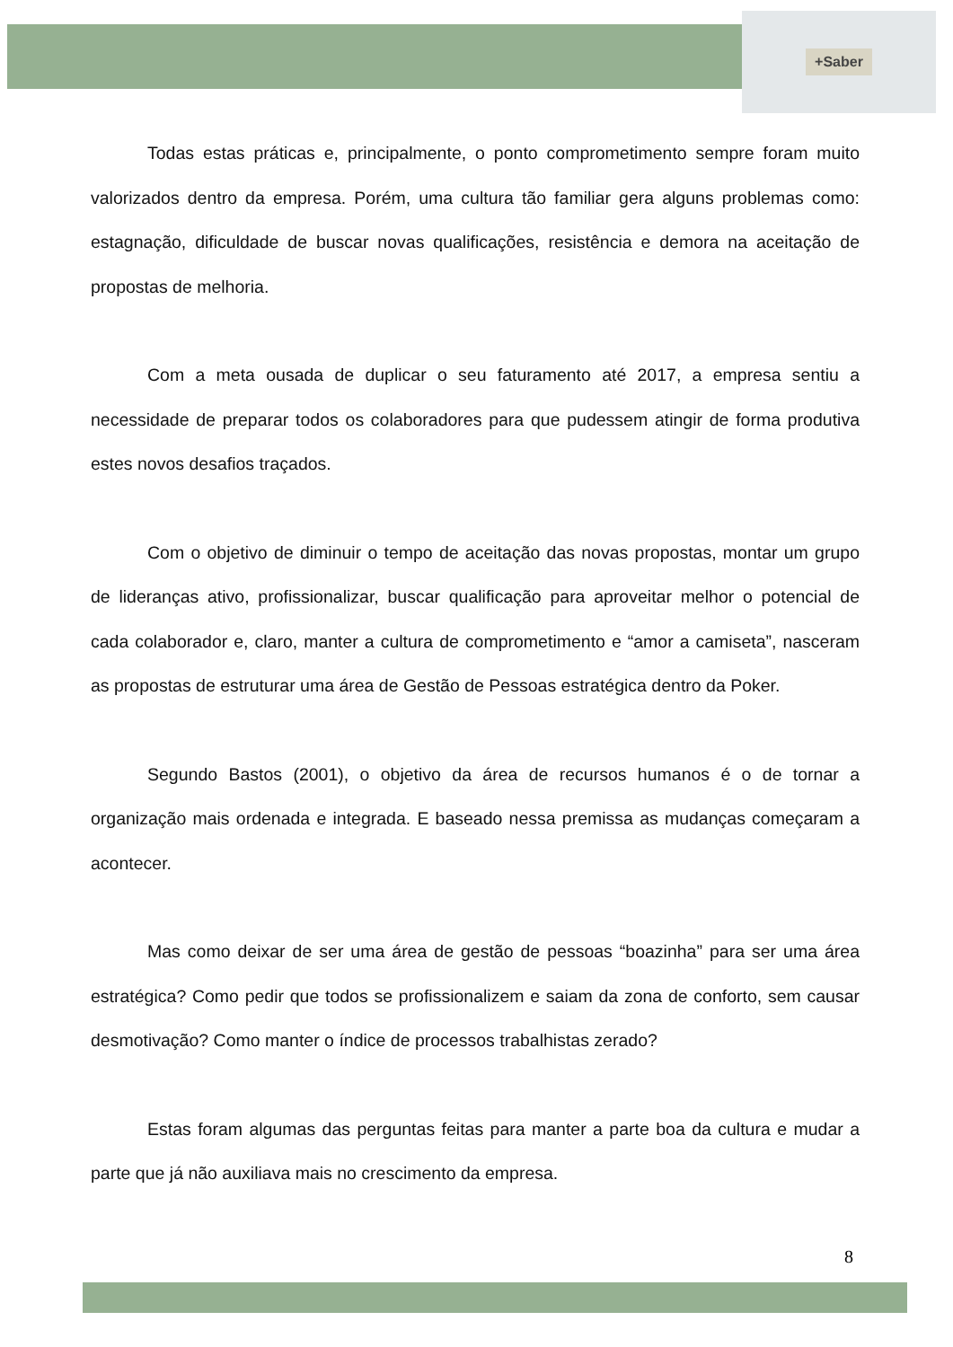+Saber
Todas estas práticas e, principalmente, o ponto comprometimento sempre foram muito valorizados dentro da empresa. Porém, uma cultura tão familiar gera alguns problemas como: estagnação, dificuldade de buscar novas qualificações, resistência e demora na aceitação de propostas de melhoria.
Com a meta ousada de duplicar o seu faturamento até 2017, a empresa sentiu a necessidade de preparar todos os colaboradores para que pudessem atingir de forma produtiva estes novos desafios traçados.
Com o objetivo de diminuir o tempo de aceitação das novas propostas, montar um grupo de lideranças ativo, profissionalizar, buscar qualificação para aproveitar melhor o potencial de cada colaborador e, claro, manter a cultura de comprometimento e “amor a camiseta”, nasceram as propostas de estruturar uma área de Gestão de Pessoas estratégica dentro da Poker.
Segundo Bastos (2001), o objetivo da área de recursos humanos é o de tornar a organização mais ordenada e integrada. E baseado nessa premissa as mudanças começaram a acontecer.
Mas como deixar de ser uma área de gestão de pessoas “boazinha” para ser uma área estratégica? Como pedir que todos se profissionalizem e saiam da zona de conforto, sem causar desmotivação? Como manter o índice de processos trabalhistas zerado?
Estas foram algumas das perguntas feitas para manter a parte boa da cultura e mudar a parte que já não auxiliava mais no crescimento da empresa.
8